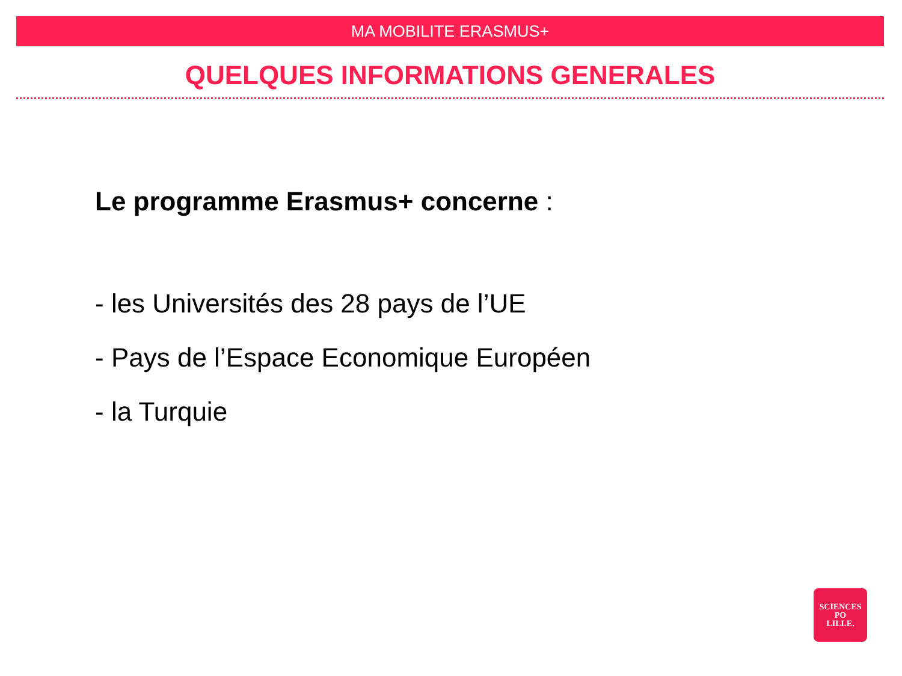MA MOBILITE ERASMUS+
QUELQUES INFORMATIONS GENERALES
Le programme Erasmus+ concerne :
- les Universités des 28 pays de l’UE
- Pays de l’Espace Economique Européen
- la Turquie
SCIENCES
PO
LILLE.